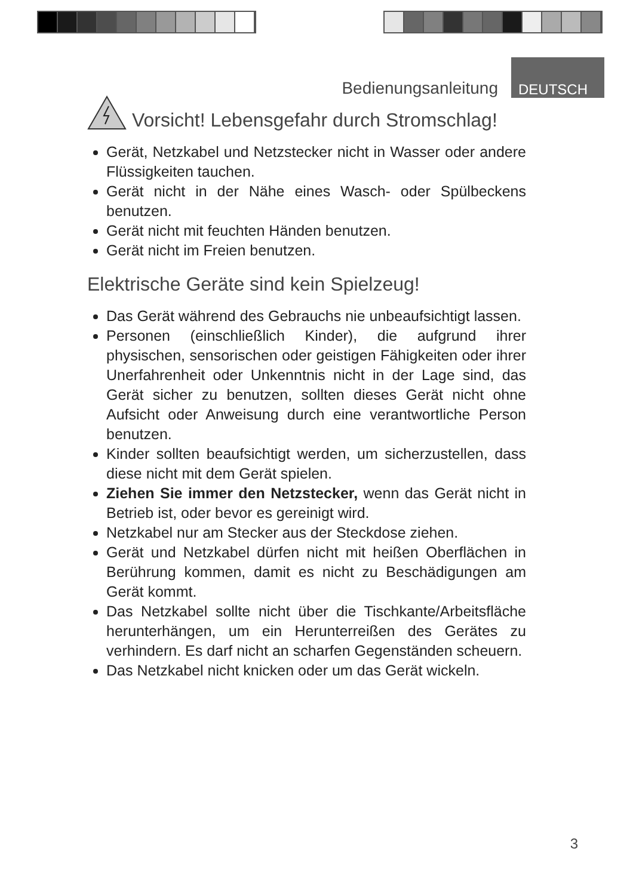Bedienungsanleitung DEUTSCH
Vorsicht! Lebensgefahr durch Stromschlag!
Gerät, Netzkabel und Netzstecker nicht in Wasser oder andere Flüssigkeiten tauchen.
Gerät nicht in der Nähe eines Wasch- oder Spülbeckens benutzen.
Gerät nicht mit feuchten Händen benutzen.
Gerät nicht im Freien benutzen.
Elektrische Geräte sind kein Spielzeug!
Das Gerät während des Gebrauchs nie unbeaufsichtigt lassen.
Personen (einschließlich Kinder), die aufgrund ihrer physischen, sensorischen oder geistigen Fähigkeiten oder ihrer Unerfahrenheit oder Unkenntnis nicht in der Lage sind, das Gerät sicher zu benutzen, sollten dieses Gerät nicht ohne Aufsicht oder Anweisung durch eine verantwortliche Person benutzen.
Kinder sollten beaufsichtigt werden, um sicherzustellen, dass diese nicht mit dem Gerät spielen.
Ziehen Sie immer den Netzstecker, wenn das Gerät nicht in Betrieb ist, oder bevor es gereinigt wird.
Netzkabel nur am Stecker aus der Steckdose ziehen.
Gerät und Netzkabel dürfen nicht mit heißen Oberflächen in Berührung kommen, damit es nicht zu Beschädigungen am Gerät kommt.
Das Netzkabel sollte nicht über die Tischkante/Arbeitsfläche herunterhängen, um ein Herunterreißen des Gerätes zu verhindern. Es darf nicht an scharfen Gegenständen scheuern.
Das Netzkabel nicht knicken oder um das Gerät wickeln.
3